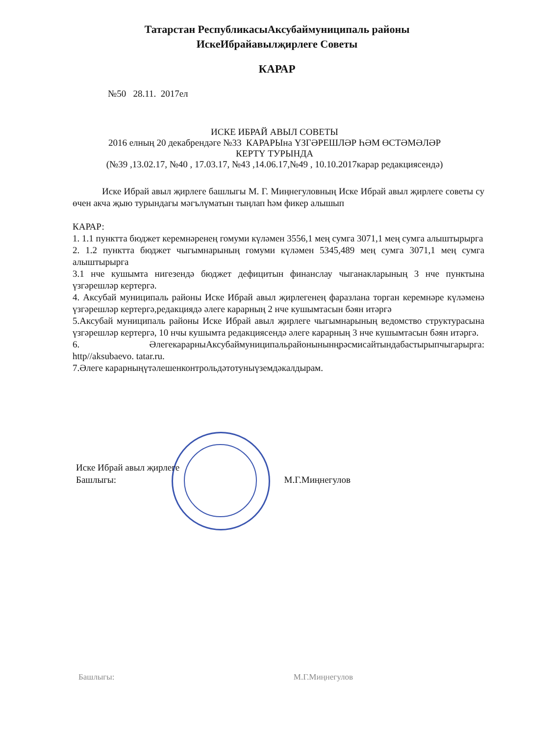Татарстан РеспубликасыАксубаймуниципаль районы
ИскеИбрайавылҗирлеге Советы
КАРАР
№50 28.11. 2017ел
ИСКЕ ИБРАЙ АВЫЛ СОВЕТЫ
2016 елның 20 декабрендәге №33 КАРАРЫна ҮЗГӘРЕШЛӘР ҺӘМ ӨСТӘМӘЛӘР
КЕРТҮ ТУРЫНДА
(№39 ,13.02.17, №40 , 17.03.17, №43 ,14.06.17,№49 , 10.10.2017карар редакциясендә)
Иске Ибрай авыл җирлеге башлыгы М. Г. Миңнегуловның Иске Ибрай авыл җирлеге советы су өчен акча җыю турындагы мәгълүматын тыңлап һәм фикер алышып
КАРАР:
1. 1.1 пунктта бюджет керемнәренең гомуми күләмен 3556,1 мең сумга 3071,1 мең сумга алыштырырга
2. 1.2 пунктта бюджет чыгымнарының гомуми күләмен 5345,489 мең сумга 3071,1 мең сумга алыштырырга
3.1 нче кушымта нигезендә бюджет дефицитын финанслау чыганакларының 3 нче пунктына үзгәрешләр кертергә.
4. Аксубай муниципаль районы Иске Ибрай авыл җирлегенең фаразлана торган керемнәре күләменә үзгәрешләр кертергә,редакциядә әлеге карарның 2 нче кушымтасын бәян итәргә
5.Аксубай муниципаль районы Иске Ибрай авыл җирлеге чыгымнарының ведомство структурасына үзгәрешләр кертергә, 10 нчы кушымта редакциясендә әлеге карарның 3 нче кушымтасын бәян итәргә.
6. ӘлегекарарныАксубаймуниципальрайонынынңрәсмисайтындабастырыпчыгарырга: http//aksubaevo. tatar.ru.
7.Әлеге карарныңүтәлешенконтрольдәтотуныүземдәкалдырам.
Иске Ибрай авыл җирлеге
Башлыгы: М.Г.Миңнегулов
Башлыгы: М.Г.Миңнегулов